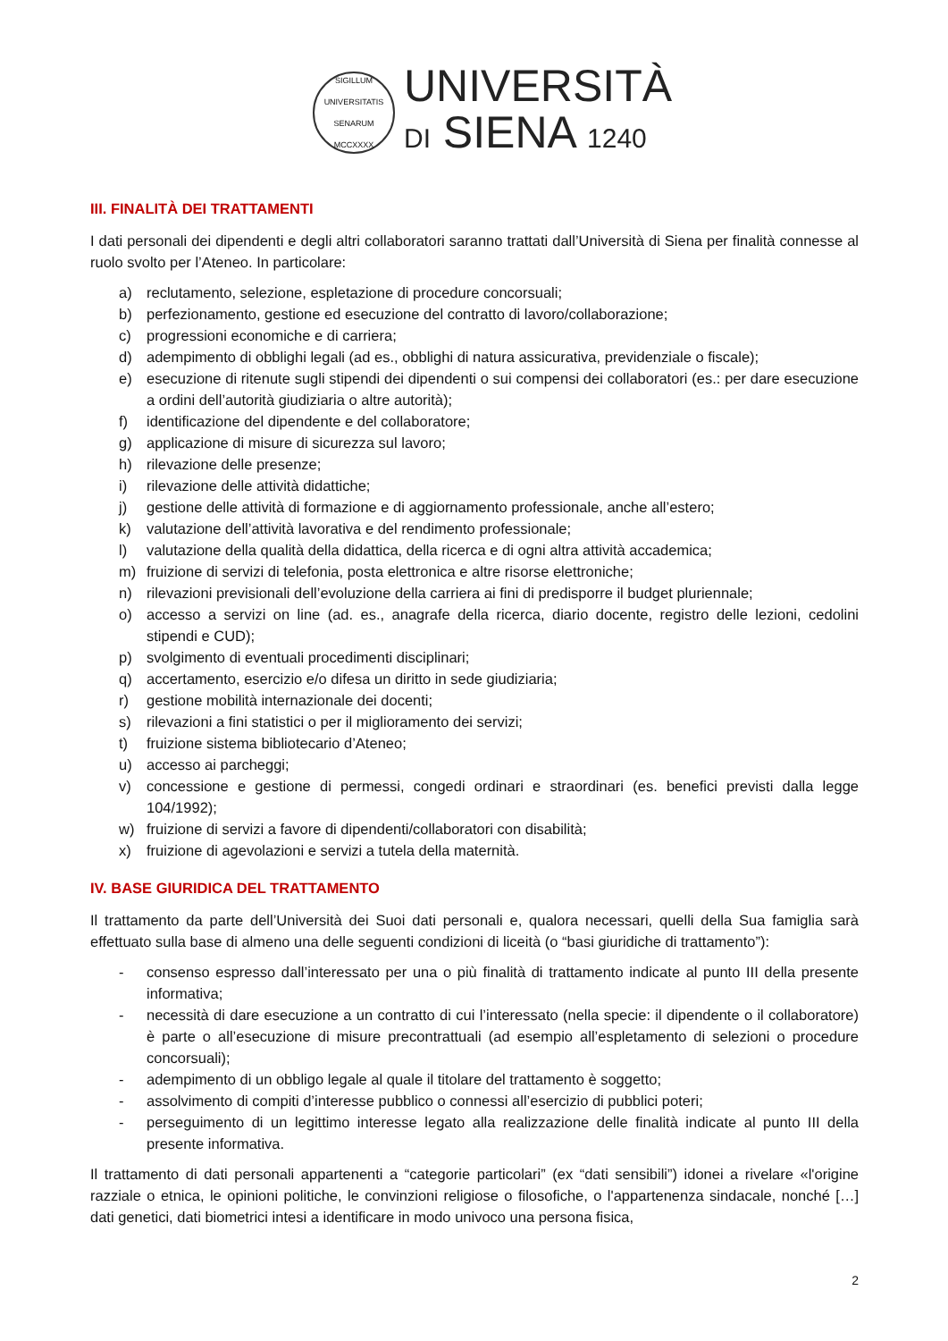SIGILLUM UNIVERSITATIS SENARUM MCCXXXX
UNIVERSITÀ
DI SIENA 1240
III. FINALITÀ DEI TRATTAMENTI
I dati personali dei dipendenti e degli altri collaboratori saranno trattati dall’Università di Siena per finalità connesse al ruolo svolto per l’Ateneo. In particolare:
a) reclutamento, selezione, espletazione di procedure concorsuali;
b) perfezionamento, gestione ed esecuzione del contratto di lavoro/collaborazione;
c) progressioni economiche e di carriera;
d) adempimento di obblighi legali (ad es., obblighi di natura assicurativa, previdenziale o fiscale);
e) esecuzione di ritenute sugli stipendi dei dipendenti o sui compensi dei collaboratori (es.: per dare esecuzione a ordini dell’autorità giudiziaria o altre autorità);
f) identificazione del dipendente e del collaboratore;
g) applicazione di misure di sicurezza sul lavoro;
h) rilevazione delle presenze;
i) rilevazione delle attività didattiche;
j) gestione delle attività di formazione e di aggiornamento professionale, anche all’estero;
k) valutazione dell’attività lavorativa e del rendimento professionale;
l) valutazione della qualità della didattica, della ricerca e di ogni altra attività accademica;
m) fruizione di servizi di telefonia, posta elettronica e altre risorse elettroniche;
n) rilevazioni previsionali dell’evoluzione della carriera ai fini di predisporre il budget pluriennale;
o) accesso a servizi on line (ad. es., anagrafe della ricerca, diario docente, registro delle lezioni, cedolini stipendi e CUD);
p) svolgimento di eventuali procedimenti disciplinari;
q) accertamento, esercizio e/o difesa un diritto in sede giudiziaria;
r) gestione mobilità internazionale dei docenti;
s) rilevazioni a fini statistici o per il miglioramento dei servizi;
t) fruizione sistema bibliotecario d’Ateneo;
u) accesso ai parcheggi;
v) concessione e gestione di permessi, congedi ordinari e straordinari (es. benefici previsti dalla legge 104/1992);
w) fruizione di servizi a favore di dipendenti/collaboratori con disabilità;
x) fruizione di agevolazioni e servizi a tutela della maternità.
IV. BASE GIURIDICA DEL TRATTAMENTO
Il trattamento da parte dell’Università dei Suoi dati personali e, qualora necessari, quelli della Sua famiglia sarà effettuato sulla base di almeno una delle seguenti condizioni di liceità (o “basi giuridiche di trattamento”):
- consenso espresso dall’interessato per una o più finalità di trattamento indicate al punto III della presente informativa;
- necessità di dare esecuzione a un contratto di cui l’interessato (nella specie: il dipendente o il collaboratore) è parte o all’esecuzione di misure precontrattuali (ad esempio all’espletamento di selezioni o procedure concorsuali);
- adempimento di un obbligo legale al quale il titolare del trattamento è soggetto;
- assolvimento di compiti d’interesse pubblico o connessi all’esercizio di pubblici poteri;
- perseguimento di un legittimo interesse legato alla realizzazione delle finalità indicate al punto III della presente informativa.
Il trattamento di dati personali appartenenti a “categorie particolari” (ex “dati sensibili”) idonei a rivelare «l'origine razziale o etnica, le opinioni politiche, le convinzioni religiose o filosofiche, o l'appartenenza sindacale, nonché […] dati genetici, dati biometrici intesi a identificare in modo univoco una persona fisica,
2